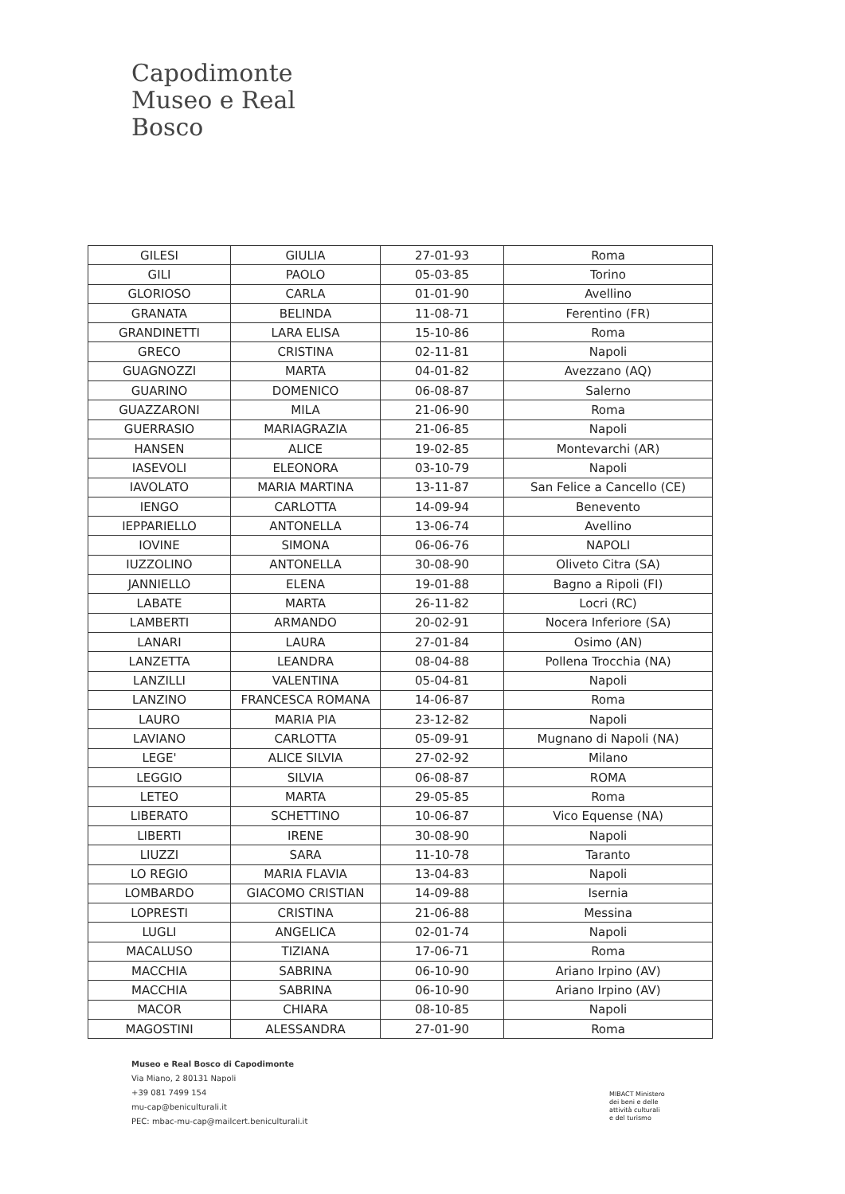Capodimonte
Museo e Real Bosco
| GILESI | GIULIA | 27-01-93 | Roma |
| GILI | PAOLO | 05-03-85 | Torino |
| GLORIOSO | CARLA | 01-01-90 | Avellino |
| GRANATA | BELINDA | 11-08-71 | Ferentino (FR) |
| GRANDINETTI | LARA ELISA | 15-10-86 | Roma |
| GRECO | CRISTINA | 02-11-81 | Napoli |
| GUAGNOZZI | MARTA | 04-01-82 | Avezzano (AQ) |
| GUARINO | DOMENICO | 06-08-87 | Salerno |
| GUAZZARONI | MILA | 21-06-90 | Roma |
| GUERRASIO | MARIAGRAZIA | 21-06-85 | Napoli |
| HANSEN | ALICE | 19-02-85 | Montevarchi (AR) |
| IASEVOLI | ELEONORA | 03-10-79 | Napoli |
| IAVOLATO | MARIA MARTINA | 13-11-87 | San Felice a Cancello (CE) |
| IENGO | CARLOTTA | 14-09-94 | Benevento |
| IEPPARIELLO | ANTONELLA | 13-06-74 | Avellino |
| IOVINE | SIMONA | 06-06-76 | NAPOLI |
| IUZZOLINO | ANTONELLA | 30-08-90 | Oliveto Citra (SA) |
| JANNIELLO | ELENA | 19-01-88 | Bagno a Ripoli (FI) |
| LABATE | MARTA | 26-11-82 | Locri (RC) |
| LAMBERTI | ARMANDO | 20-02-91 | Nocera Inferiore (SA) |
| LANARI | LAURA | 27-01-84 | Osimo (AN) |
| LANZETTA | LEANDRA | 08-04-88 | Pollena Trocchia (NA) |
| LANZILLI | VALENTINA | 05-04-81 | Napoli |
| LANZINO | FRANCESCA ROMANA | 14-06-87 | Roma |
| LAURO | MARIA PIA | 23-12-82 | Napoli |
| LAVIANO | CARLOTTA | 05-09-91 | Mugnano di Napoli (NA) |
| LEGE' | ALICE SILVIA | 27-02-92 | Milano |
| LEGGIO | SILVIA | 06-08-87 | ROMA |
| LETEO | MARTA | 29-05-85 | Roma |
| LIBERATO | SCHETTINO | 10-06-87 | Vico Equense (NA) |
| LIBERTI | IRENE | 30-08-90 | Napoli |
| LIUZZI | SARA | 11-10-78 | Taranto |
| LO REGIO | MARIA FLAVIA | 13-04-83 | Napoli |
| LOMBARDO | GIACOMO CRISTIAN | 14-09-88 | Isernia |
| LOPRESTI | CRISTINA | 21-06-88 | Messina |
| LUGLI | ANGELICA | 02-01-74 | Napoli |
| MACALUSO | TIZIANA | 17-06-71 | Roma |
| MACCHIA | SABRINA | 06-10-90 | Ariano Irpino (AV) |
| MACCHIA | SABRINA | 06-10-90 | Ariano Irpino (AV) |
| MACOR | CHIARA | 08-10-85 | Napoli |
| MAGOSTINI | ALESSANDRA | 27-01-90 | Roma |
Museo e Real Bosco di Capodimonte
Via Miano, 2 80131 Napoli
+39 081 7499 154
mu-cap@beniculturali.it
PEC: mbac-mu-cap@mailcert.beniculturali.it
MIBACT Ministero
dei beni e delle
attività culturali
e del turismo